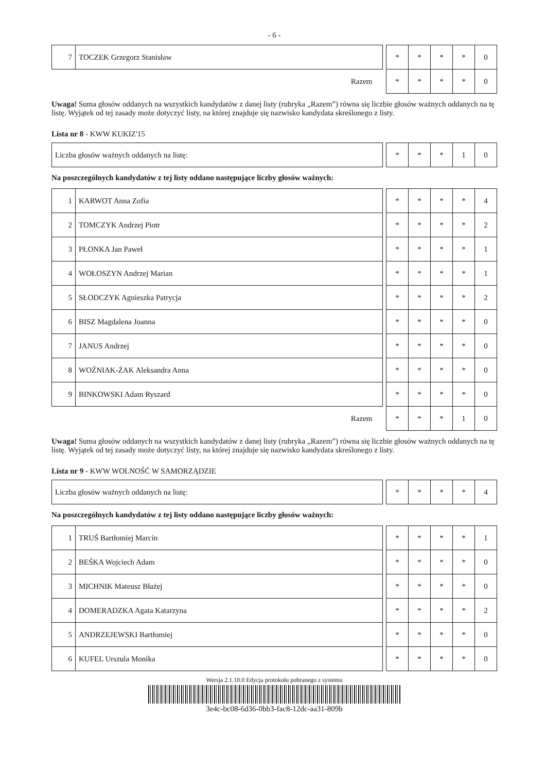- 6 -
| 7 | TOCZEK Grzegorz Stanisław | | * | * | * | * | 0 |
| Razem | | | * | * | * | * | 0 |
Uwaga! Suma głosów oddanych na wszystkich kandydatów z danej listy (rubryka „Razem”) równa się liczbie głosów ważnych oddanych na tę listę. Wyjątek od tej zasady może dotyczyć listy, na której znajduje się nazwisko kandydata skreślonego z listy.
Lista nr 8 - KWW KUKIZ'15
| Liczba głosów ważnych oddanych na listę: | | * | * | * | 1 | 0 |
Na poszczególnych kandydatów z tej listy oddano następujące liczby głosów ważnych:
| 1 | KARWOT Anna Zofia | | * | * | * | * | 4 |
| 2 | TOMCZYK Andrzej Piotr | | * | * | * | * | 2 |
| 3 | PŁONKA Jan Paweł | | * | * | * | * | 1 |
| 4 | WOŁOSZYN Andrzej Marian | | * | * | * | * | 1 |
| 5 | SŁODCZYK Agnieszka Patrycja | | * | * | * | * | 2 |
| 6 | BISZ Magdalena Joanna | | * | * | * | * | 0 |
| 7 | JANUS Andrzej | | * | * | * | * | 0 |
| 8 | WOŹNIAK-ŻAK Aleksandra Anna | | * | * | * | * | 0 |
| 9 | BINKOWSKI Adam Ryszard | | * | * | * | * | 0 |
| Razem | | | * | * | * | 1 | 0 |
Uwaga! Suma głosów oddanych na wszystkich kandydatów z danej listy (rubryka „Razem”) równa się liczbie głosów ważnych oddanych na tę listę. Wyjątek od tej zasady może dotyczyć listy, na której znajduje się nazwisko kandydata skreślonego z listy.
Lista nr 9 - KWW WOLNOŚĆ W SAMORZĄDZIE
| Liczba głosów ważnych oddanych na listę: | | * | * | * | * | 4 |
Na poszczególnych kandydatów z tej listy oddano następujące liczby głosów ważnych:
| 1 | TRUŚ Bartłomiej Marcin | | * | * | * | * | 1 |
| 2 | BEŚKA Wojciech Adam | | * | * | * | * | 0 |
| 3 | MICHNIK Mateusz Błażej | | * | * | * | * | 0 |
| 4 | DOMERADZKA Agata Katarzyna | | * | * | * | * | 2 |
| 5 | ANDRZEJEWSKI Bartłomiej | | * | * | * | * | 0 |
| 6 | KUFEL Urszula Monika | | * | * | * | * | 0 |
Wersja 2.1.10.0 Edycja protokołu pobranego z systemu
3e4c-bc08-6d36-0bb3-fac8-12dc-aa31-809b